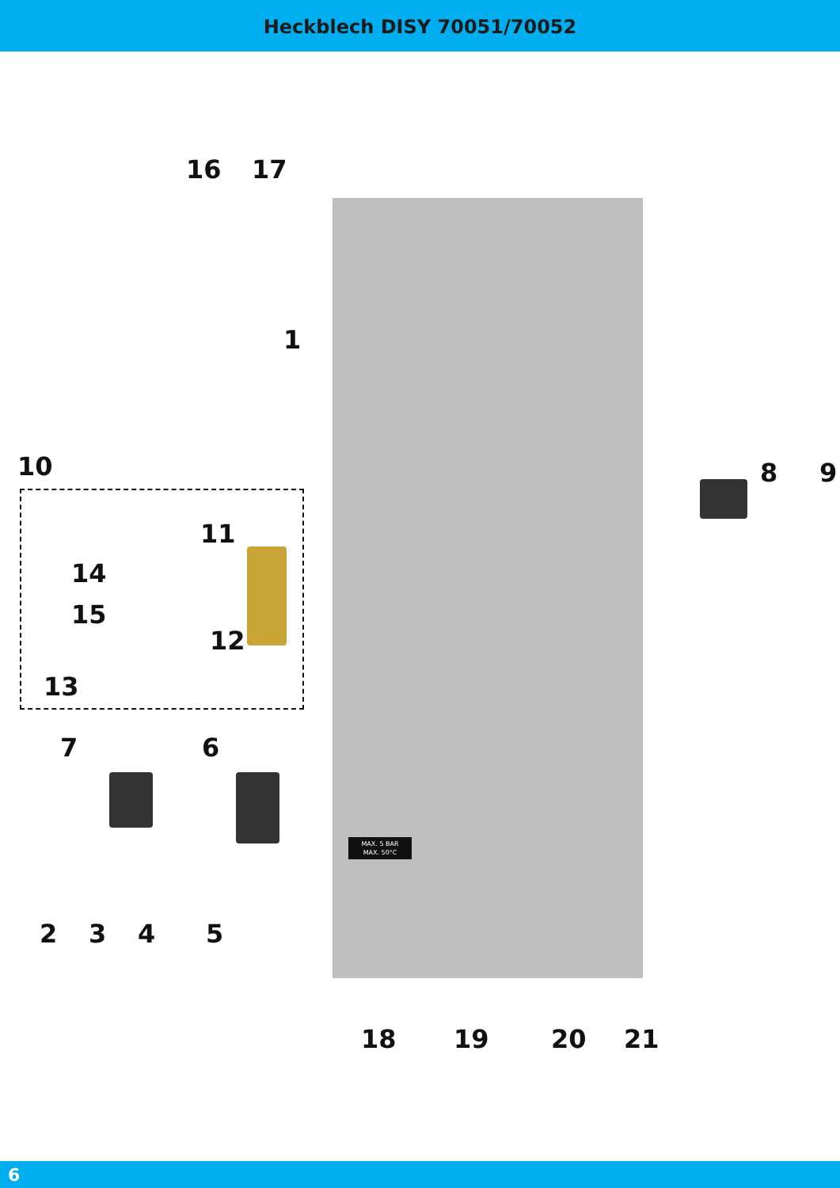Heckblech DISY 70051/70052
MAX. 5 BAR
MAX. 50°C
16 17
1
10 8 9
11
14
15
12
13
7 6
2 3 4 5
18 19 20 21
6